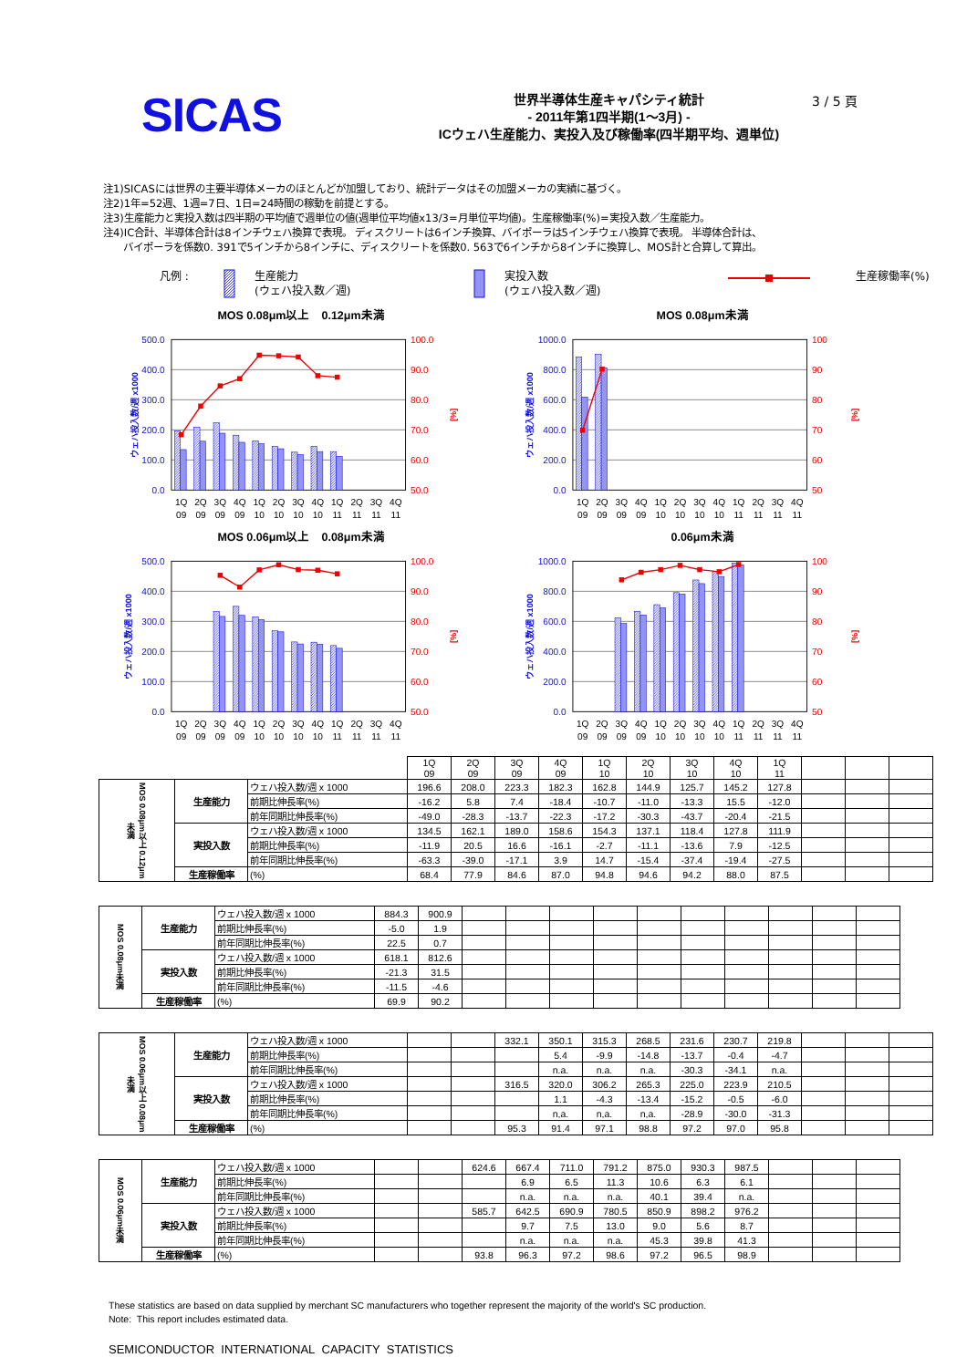SICAS
世界半導体生産キャパシティ統計
- 2011年第1四半期(1～3月) -
ICウェハ生産能力、実投入及び稼働率(四半期平均、週単位)
3 / 5 頁
注1)SICASには世界の主要半導体メーカのほとんどが加盟しており、統計データはその加盟メーカの実績に基づく。
注2)1年=52週、1週=7日、1日=24時間の稼動を前提とする。
注3)生産能力と実投入数は四半期の平均値で週単位の値(週単位平均値x13/3=月単位平均値)。生産稼働率(%)=実投入数／生産能力。
注4)IC合計、半導体合計は8インチウェハ換算で表現。 ディスクリートは6インチ換算、バイポーラは5インチウェハ換算で表現。 半導体合計は、
バイポーラを係数0. 391で5インチから8インチに、ディスクリートを係数0. 563で6インチから8インチに換算し、MOS計と合算して算出。
凡例 : 生産能力
(ウェハ投入数／週)
実投入数
(ウェハ投入数／週)
生産稼働率(%)
MOS 0.08μm以上　0.12μm未満
500.0
400.0
300.0
200.0
100.0
0.0
100.0
90.0
80.0
70.0
60.0
50.0
ウェハ投入数/週 x1000
[%]
1Q
2Q
3Q
4Q
1Q
2Q
3Q
4Q
1Q
2Q
3Q
4Q
09
09
09
09
10
10
10
10
11
11
11
11
MOS 0.08μm未満
1000.0
800.0
600.0
400.0
200.0
0.0
100
90
80
70
60
50
ウェハ投入数/週 x1000
[%]
1Q
2Q
3Q
4Q
1Q
2Q
3Q
4Q
1Q
2Q
3Q
4Q
09
09
09
09
10
10
10
10
11
11
11
11
MOS 0.06μm以上　0.08μm未満
500.0
400.0
300.0
200.0
100.0
0.0
100.0
90.0
80.0
70.0
60.0
50.0
ウェハ投入数/週 x1000
[%]
1Q
2Q
3Q
4Q
1Q
2Q
3Q
4Q
1Q
2Q
3Q
4Q
09
09
09
09
10
10
10
10
11
11
11
11
0.06μm未満
1000.0
800.0
600.0
400.0
200.0
0.0
100
90
80
70
60
50
ウェハ投入数/週 x1000
[%]
1Q
2Q
3Q
4Q
1Q
2Q
3Q
4Q
1Q
2Q
3Q
4Q
09
09
09
09
10
10
10
10
11
11
11
11
| | | | 1Q 09 | 2Q 09 | 3Q 09 | 4Q 09 | 1Q 10 | 2Q 10 | 3Q 10 | 4Q 10 | 1Q 11 | | | |
| --- | --- | --- | --- | --- | --- | --- | --- | --- | --- | --- | --- | --- | --- | --- |
| MOS 0.08μm以上 0.12μm未満 | 生産能力 | ウェハ投入数/週 x 1000 | 196.6 | 208.0 | 223.3 | 182.3 | 162.8 | 144.9 | 125.7 | 145.2 | 127.8 | | | |
| | | 前期比伸長率(%) | -16.2 | 5.8 | 7.4 | -18.4 | -10.7 | -11.0 | -13.3 | 15.5 | -12.0 | | | |
| | | 前年同期比伸長率(%) | -49.0 | -28.3 | -13.7 | -22.3 | -17.2 | -30.3 | -43.7 | -20.4 | -21.5 | | | |
| | 実投入数 | ウェハ投入数/週 x 1000 | 134.5 | 162.1 | 189.0 | 158.6 | 154.3 | 137.1 | 118.4 | 127.8 | 111.9 | | | |
| | | 前期比伸長率(%) | -11.9 | 20.5 | 16.6 | -16.1 | -2.7 | -11.1 | -13.6 | 7.9 | -12.5 | | | |
| | | 前年同期比伸長率(%) | -63.3 | -39.0 | -17.1 | 3.9 | 14.7 | -15.4 | -37.4 | -19.4 | -27.5 | | | |
| | 生産稼働率 | (%) | 68.4 | 77.9 | 84.6 | 87.0 | 94.8 | 94.6 | 94.2 | 88.0 | 87.5 | | | |
| MOS 0.08μm未満 | 生産能力 | ウェハ投入数/週 x 1000 | 884.3 | 900.9 | | | | | | | | | | |
| | | 前期比伸長率(%) | -5.0 | 1.9 | | | | | | | | | | |
| | | 前年同期比伸長率(%) | 22.5 | 0.7 | | | | | | | | | | |
| | 実投入数 | ウェハ投入数/週 x 1000 | 618.1 | 812.6 | | | | | | | | | | |
| | | 前期比伸長率(%) | -21.3 | 31.5 | | | | | | | | | | |
| | | 前年同期比伸長率(%) | -11.5 | -4.6 | | | | | | | | | | |
| | 生産稼働率 | (%) | 69.9 | 90.2 | | | | | | | | | | |
| MOS 0.06μm以上 0.08μm未満 | 生産能力 | ウェハ投入数/週 x 1000 | | | 332.1 | 350.1 | 315.3 | 268.5 | 231.6 | 230.7 | 219.8 | | | |
| | | 前期比伸長率(%) | | | | 5.4 | -9.9 | -14.8 | -13.7 | -0.4 | -4.7 | | | |
| | | 前年同期比伸長率(%) | | | | n.a. | n.a. | n.a. | -30.3 | -34.1 | n.a. | | | |
| | 実投入数 | ウェハ投入数/週 x 1000 | | | 316.5 | 320.0 | 306.2 | 265.3 | 225.0 | 223.9 | 210.5 | | | |
| | | 前期比伸長率(%) | | | | 1.1 | -4.3 | -13.4 | -15.2 | -0.5 | -6.0 | | | |
| | | 前年同期比伸長率(%) | | | | n,a. | n,a. | n,a. | -28.9 | -30.0 | -31.3 | | | |
| | 生産稼働率 | (%) | | | 95.3 | 91.4 | 97.1 | 98.8 | 97.2 | 97.0 | 95.8 | | | |
| MOS 0.06μm未満 | 生産能力 | ウェハ投入数/週 x 1000 | | | 624.6 | 667.4 | 711.0 | 791.2 | 875.0 | 930.3 | 987.5 | | | |
| | | 前期比伸長率(%) | | | | 6.9 | 6.5 | 11.3 | 10.6 | 6.3 | 6.1 | | | |
| | | 前年同期比伸長率(%) | | | | n.a. | n.a. | n.a. | 40.1 | 39.4 | n.a. | | | |
| | 実投入数 | ウェハ投入数/週 x 1000 | | | 585.7 | 642.5 | 690.9 | 780.5 | 850.9 | 898.2 | 976.2 | | | |
| | | 前期比伸長率(%) | | | | 9.7 | 7.5 | 13.0 | 9.0 | 5.6 | 8.7 | | | |
| | | 前年同期比伸長率(%) | | | | n.a. | n.a. | n.a. | 45.3 | 39.8 | 41.3 | | | |
| | 生産稼働率 | (%) | | | 93.8 | 96.3 | 97.2 | 98.6 | 97.2 | 96.5 | 98.9 | | | |
These statistics are based on data supplied by merchant SC manufacturers who together represent the majority of the world's SC production.
Note: This report includes estimated data.
SEMICONDUCTOR INTERNATIONAL CAPACITY STATISTICS